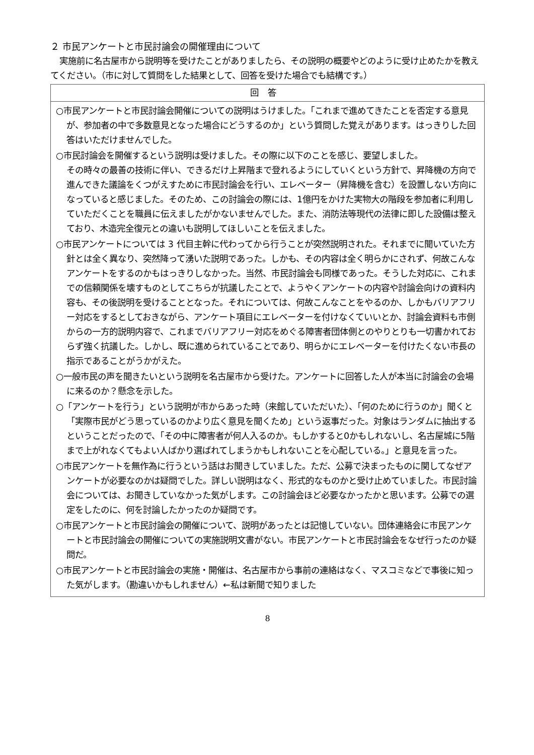２ 市民アンケートと市民討論会の開催理由について
実施前に名古屋市から説明等を受けたことがありましたら、その説明の概要やどのように受け止めたかを教えてください。（市に対して質問をした結果として、回答を受けた場合でも結構です。）
| 回答 |
| --- |
| ○市民アンケートと市民討論会開催についての説明はうけました。「これまで進めてきたことを否定する意見が、参加者の中で多数意見となった場合にどうするのか」という質問した覚えがあります。はっきりした回答はいただけませんでした。 ○市民討論会を開催するという説明は受けました。その際に以下のことを感じ、要望しました。 その時々の最善の技術に伴い、できるだけ上昇階まで登れるようにしていくという方針で、昇降機の方向で進んできた議論をくつがえすために市民討論会を行い、エレベーター（昇降機を含む）を設置しない方向になっていると感じました。そのため、この討論会の際には、1億円をかけた実物大の階段を参加者に利用していただくことを職員に伝えましたがかないませんでした。また、消防法等現代の法律に即した設備は整えており、木造完全復元との違いも説明してほしいことを伝えました。 ○市民アンケートについては 3 代目主幹に代わってから行うことが突然説明された。それまでに聞いていた方針とは全く異なり、突然降って湧いた説明であった。しかも、その内容は全く明らかにされず、何故こんなアンケートをするのかもはっきりしなかった。当然、市民討論会も同様であった。そうした対応に、これまでの信頼関係を壊すものとしてこちらが抗議したことで、ようやくアンケートの内容や討論会向けの資料内容も、その後説明を受けることとなった。それについては、何故こんなことをやるのか、しかもバリアフリー対応をするとしておきながら、アンケート項目にエレベーターを付けなくていいとか、討論会資料も市側からの一方的説明内容で、これまでバリアフリー対応をめぐる障害者団体側とのやりとりも一切書かれておらず強く抗議した。しかし、既に進められていることであり、明らかにエレベーターを付けたくない市長の指示であることがうかがえた。 ○一般市民の声を聞きたいという説明を名古屋市から受けた。アンケートに回答した人が本当に討論会の会場に来るのか？懸念を示した。 ○「アンケートを行う」という説明が市からあった時（来館していただいた）、「何のために行うのか」聞くと「実際市民がどう思っているのかより広く意見を聞くため」という返事だった。対象はランダムに抽出するということだったので、「その中に障害者が何人入るのか。もしかすると0かもしれないし、名古屋城に5階まで上がれなくてもよい人ばかり選ばれてしまうかもしれないことを心配している。」と意見を言った。 ○市民アンケートを無作為に行うという話はお聞きしていました。ただ、公募で決まったものに関してなぜアンケートが必要なのかは疑問でした。詳しい説明はなく、形式的なものかと受け止めていました。市民討論会については、お聞きしていなかった気がします。この討論会ほど必要なかったかと思います。公募での選定をしたのに、何を討論したかったのか疑問です。 ○市民アンケートと市民討論会の開催について、説明があったとは記憶していない。団体連絡会に市民アンケートと市民討論会の開催についての実施説明文書がない。市民アンケートと市民討論会をなぜ行ったのか疑問だ。 ○市民アンケートと市民討論会の実施・開催は、名古屋市から事前の連絡はなく、マスコミなどで事後に知った気がします。（勘違いかもしれません）←私は新聞で知りました |
8